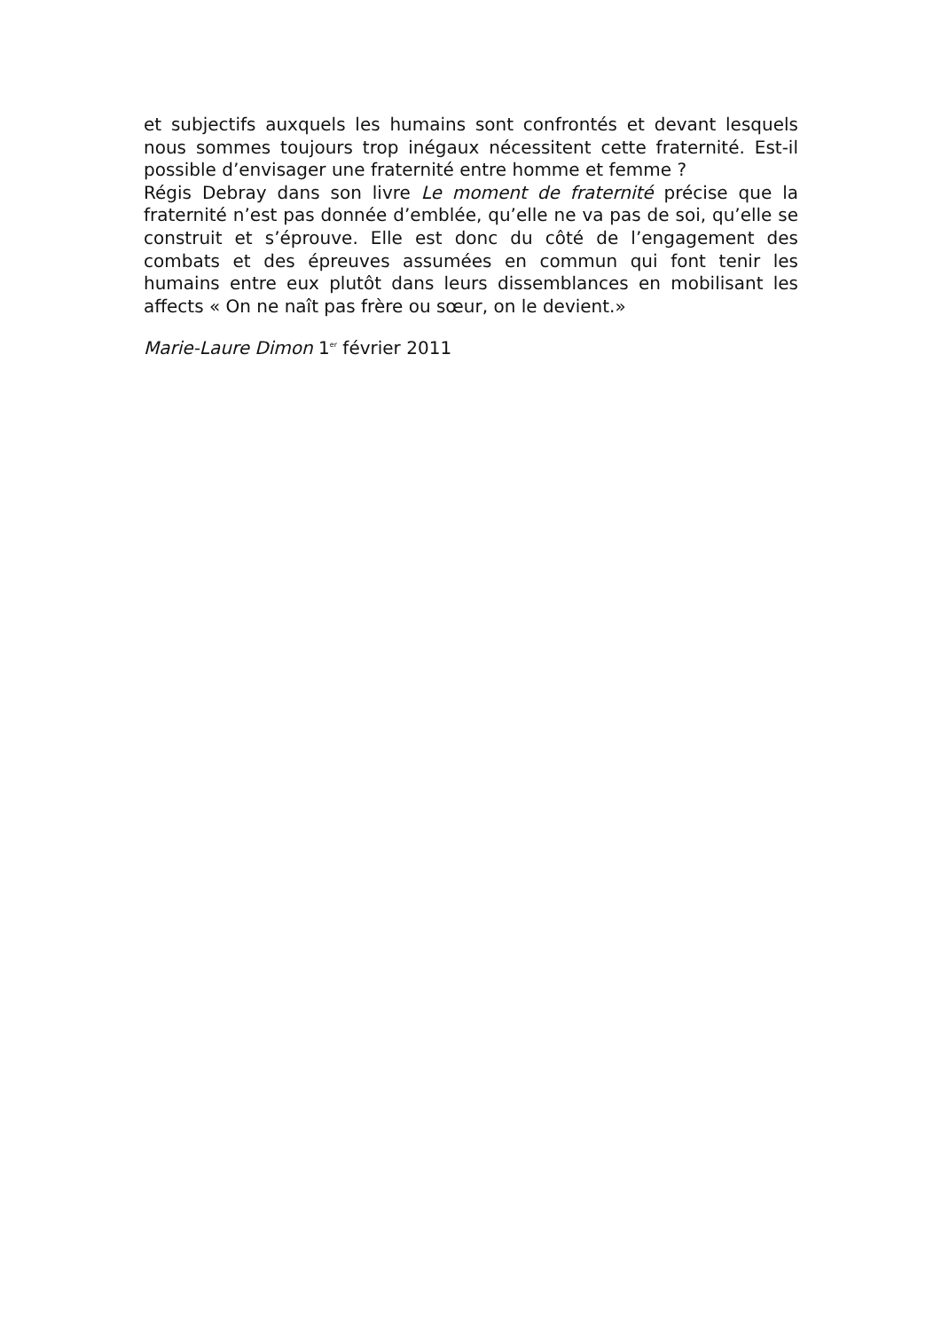et subjectifs auxquels les humains sont confrontés et devant lesquels nous sommes toujours trop inégaux nécessitent cette fraternité. Est-il possible d’envisager une fraternité entre homme et femme ?
Régis Debray dans son livre Le moment de fraternité précise que la fraternité n’est pas donnée d’emblée, qu’elle ne va pas de soi, qu’elle se construit et s’éprouve. Elle est donc du côté de l’engagement des combats et des épreuves assumées en commun qui font tenir les humains entre eux plutôt dans leurs dissemblances en mobilisant les affects « On ne naît pas frère ou sœur, on le devient.»
Marie-Laure Dimon 1<sup>er</sup> février 2011